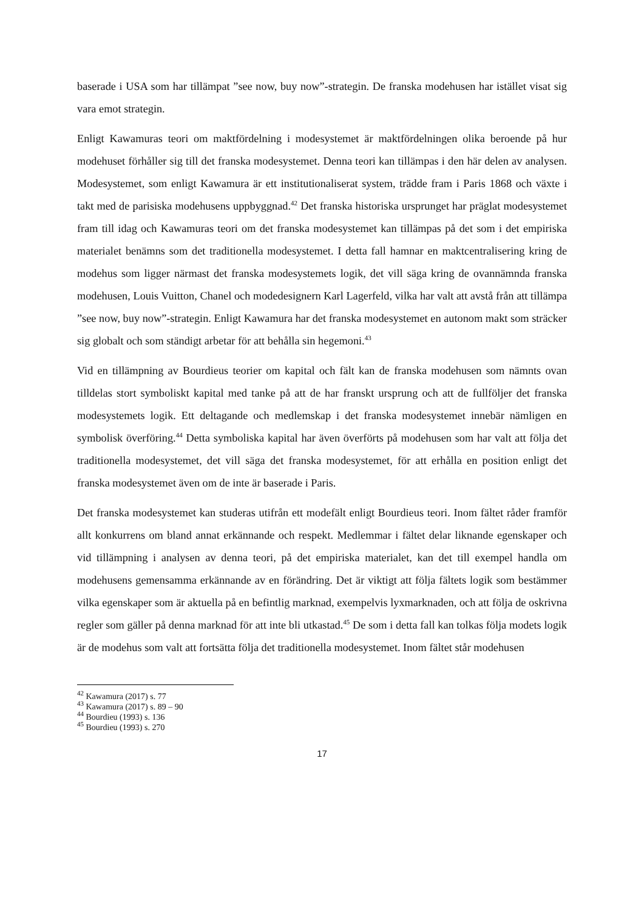baserade i USA som har tillämpat ”see now, buy now”-strategin. De franska modehusen har istället visat sig vara emot strategin.
Enligt Kawamuras teori om maktfördelning i modesystemet är maktfördelningen olika beroende på hur modehuset förhåller sig till det franska modesystemet. Denna teori kan tillämpas i den här delen av analysen. Modesystemet, som enligt Kawamura är ett institutionaliserat system, trädde fram i Paris 1868 och växte i takt med de parisiska modehusens uppbyggnad.<sup>42</sup> Det franska historiska ursprunget har präglat modesystemet fram till idag och Kawamuras teori om det franska modesystemet kan tillämpas på det som i det empiriska materialet benämns som det traditionella modesystemet. I detta fall hamnar en maktcentralisering kring de modehus som ligger närmast det franska modesystemets logik, det vill säga kring de ovannämnda franska modehusen, Louis Vuitton, Chanel och modedesignern Karl Lagerfeld, vilka har valt att avstå från att tillämpa ”see now, buy now”-strategin. Enligt Kawamura har det franska modesystemet en autonom makt som sträcker sig globalt och som ständigt arbetar för att behålla sin hegemoni.<sup>43</sup>
Vid en tillämpning av Bourdieus teorier om kapital och fält kan de franska modehusen som nämnts ovan tilldelas stort symboliskt kapital med tanke på att de har franskt ursprung och att de fullföljer det franska modesystemets logik. Ett deltagande och medlemskap i det franska modesystemet innebär nämligen en symbolisk överföring.<sup>44</sup> Detta symboliska kapital har även överförts på modehusen som har valt att följa det traditionella modesystemet, det vill säga det franska modesystemet, för att erhålla en position enligt det franska modesystemet även om de inte är baserade i Paris.
Det franska modesystemet kan studeras utifrån ett modefält enligt Bourdieus teori. Inom fältet råder framför allt konkurrens om bland annat erkännande och respekt. Medlemmar i fältet delar liknande egenskaper och vid tillämpning i analysen av denna teori, på det empiriska materialet, kan det till exempel handla om modehusens gemensamma erkännande av en förändring. Det är viktigt att följa fältets logik som bestämmer vilka egenskaper som är aktuella på en befintlig marknad, exempelvis lyxmarknaden, och att följa de oskrivna regler som gäller på denna marknad för att inte bli utkastad.<sup>45</sup> De som i detta fall kan tolkas följa modets logik är de modehus som valt att fortsätta följa det traditionella modesystemet. Inom fältet står modehusen
<sup>42</sup> Kawamura (2017) s. 77
<sup>43</sup> Kawamura (2017) s. 89 – 90
<sup>44</sup> Bourdieu (1993) s. 136
<sup>45</sup> Bourdieu (1993) s. 270
17